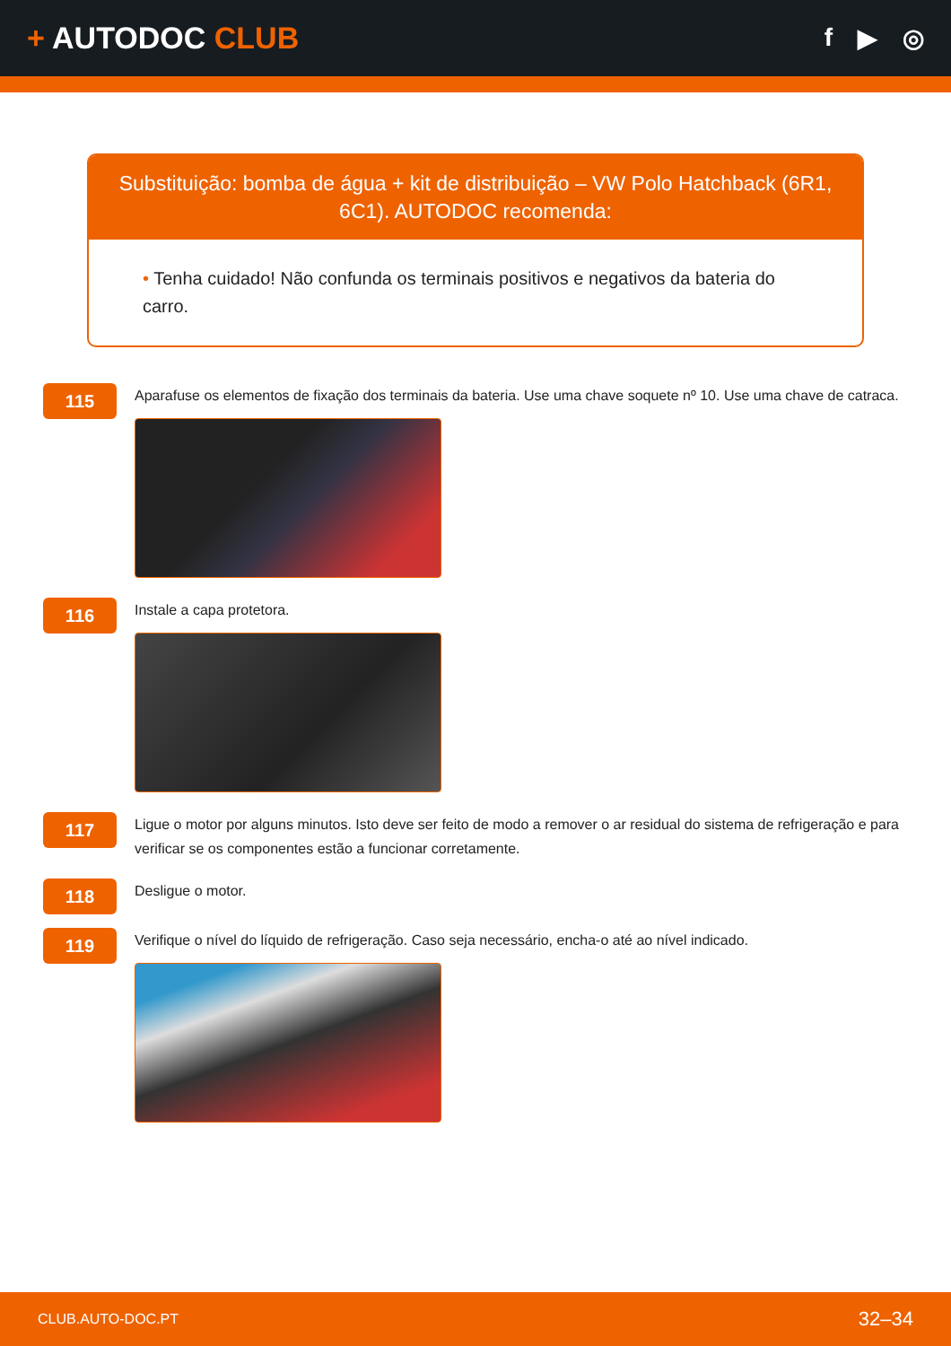+ AUTODOC CLUB
f ▶ ◎
Substituição: bomba de água + kit de distribuição – VW Polo Hatchback (6R1, 6C1). AUTODOC recomenda:
• Tenha cuidado! Não confunda os terminais positivos e negativos da bateria do carro.
115
Aparafuse os elementos de fixação dos terminais da bateria. Use uma chave soquete nº 10. Use uma chave de catraca.
116
Instale a capa protetora.
117
Ligue o motor por alguns minutos. Isto deve ser feito de modo a remover o ar residual do sistema de refrigeração e para verificar se os componentes estão a funcionar corretamente.
118
Desligue o motor.
119
Verifique o nível do líquido de refrigeração. Caso seja necessário, encha-o até ao nível indicado.
CLUB.AUTO-DOC.PT 32–34